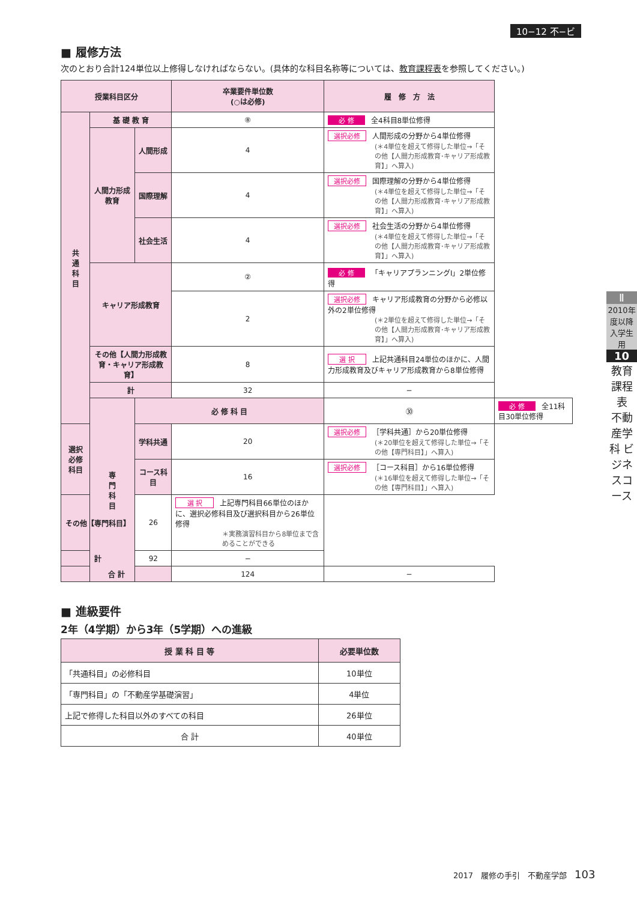10−12 不−ビ
■ 履修方法
次のとおり合計124単位以上修得しなければならない。(具体的な科目名称等については、教育課程表を参照してください。)
| 授業科目区分 | | | 卒業要件単位数 (○は必修) | 履 修 方 法 | |
| --- | --- | --- | --- | --- | --- |
| 共 通 科 目 | 基 礎 教 育 | | ⑧ | 必 修 全4科目8単位修得 | |
| | 人間力形成教育 | 人間形成 | 4 | 選択必修 人間形成の分野から4単位修得 (＊4単位を超えて修得した単位→「その他【人間力形成教育･キャリア形成教育】」へ算入) | |
| | | 国際理解 | 4 | 選択必修 国際理解の分野から4単位修得 (＊4単位を超えて修得した単位→「その他【人間力形成教育･キャリア形成教育】」へ算入) | |
| | | 社会生活 | 4 | 選択必修 社会生活の分野から4単位修得 (＊4単位を超えて修得した単位→「その他【人間力形成教育･キャリア形成教育】」へ算入) | |
| | キャリア形成教育 | | ② | 必 修 「キャリアプランニングⅠ」2単位修得 | |
| | | | 2 | 選択必修 キャリア形成教育の分野から必修以外の2単位修得 (＊2単位を超えて修得した単位→「その他【人間力形成教育･キャリア形成教育】」へ算入) | |
| | その他【人間力形成教育・キャリア形成教育】 | | 8 | 選 択 上記共通科目24単位のほかに、人間力形成教育及びキャリア形成教育から8単位修得 | |
| | 計 | | 32 | − | |
| | 専 門 科 目 | 必 修 科 目 | | ㉚ | 必 修 全11科目30単位修得 |
| 選択必修科目 | | 学科共通 | 20 | 選択必修 ［学科共通］から20単位修得 (＊20単位を超えて修得した単位→「その他【専門科目】」へ算入) | |
| | | コース科目 | 16 | 選択必修 ［コース科目］から16単位修得 (＊16単位を超えて修得した単位→「その他【専門科目】」へ算入) | |
| その他【専門科目】 | | 26 | 選 択 上記専門科目66単位のほかに、選択必修科目及び選択科目から26単位修得 ＊実務演習科目から8単位まで含めることができる | | |
| 計 | | 92 | − | | |
| 合 計 | | | 124 | − | |
■ 進級要件
2年（4学期）から3年（5学期）への進級
| 授 業 科 目 等 | 必要単位数 |
| --- | --- |
| 「共通科目」の必修科目 | 10単位 |
| 「専門科目」の「不動産学基礎演習」 | 4単位 |
| 上記で修得した科目以外のすべての科目 | 26単位 |
| 合 計 | 40単位 |
Ⅱ
2010年度以降入学生用
10
教育課程表
不動産学科 ビジネスコース
2017　履修の手引　不動産学部　103